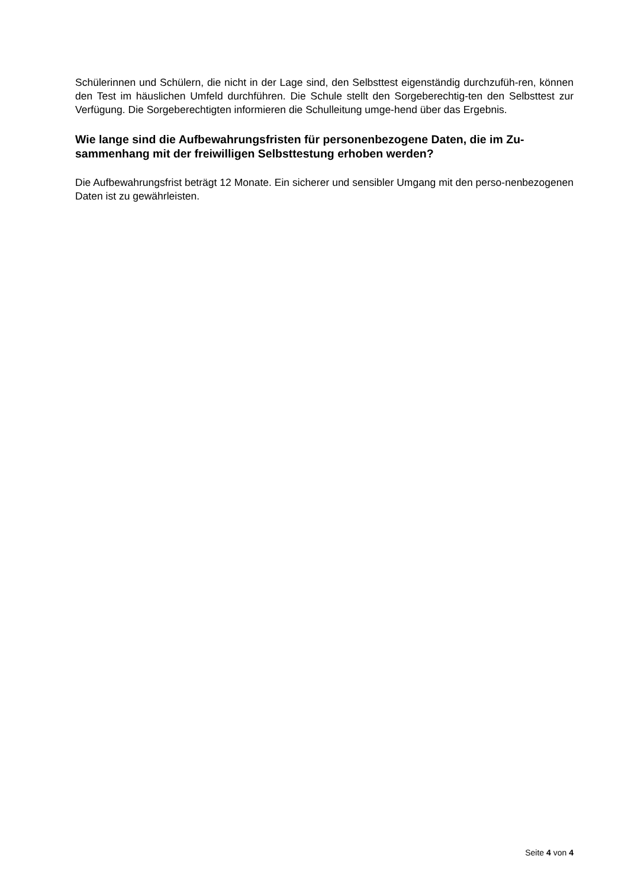Schülerinnen und Schülern, die nicht in der Lage sind, den Selbsttest eigenständig durchzufüh-ren, können den Test im häuslichen Umfeld durchführen. Die Schule stellt den Sorgeberechtig-ten den Selbsttest zur Verfügung. Die Sorgeberechtigten informieren die Schulleitung umge-hend über das Ergebnis.
Wie lange sind die Aufbewahrungsfristen für personenbezogene Daten, die im Zu-sammenhang mit der freiwilligen Selbsttestung erhoben werden?
Die Aufbewahrungsfrist beträgt 12 Monate. Ein sicherer und sensibler Umgang mit den perso-nenbezogenen Daten ist zu gewährleisten.
Seite 4 von 4